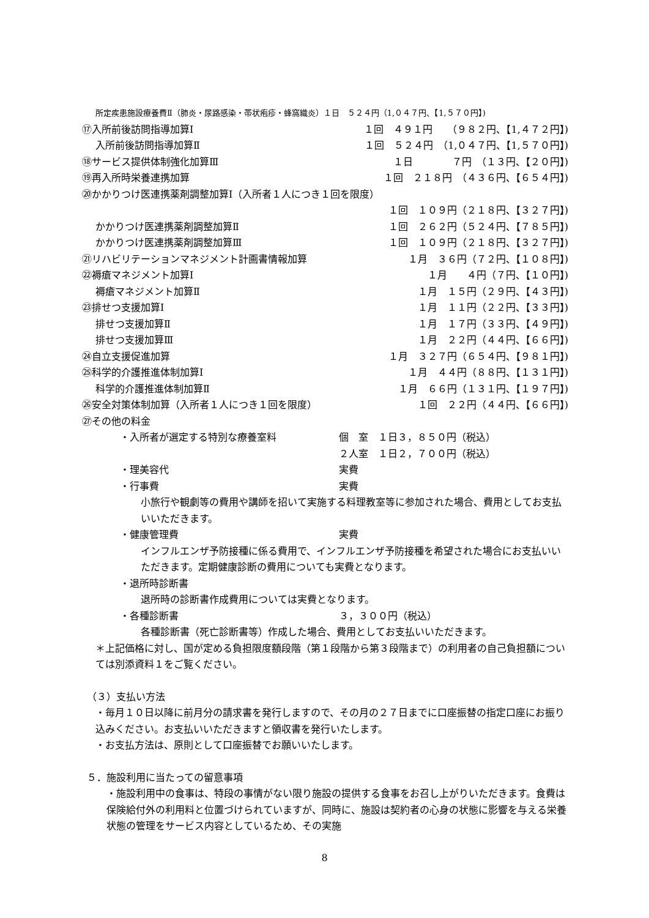所定疾患施設療養費Ⅱ（肺炎・尿路感染・帯状疱疹・蜂窩織炎）１日　５２４円（1,０４７円、【1,５７０円】)
⑰入所前後訪問指導加算Ⅰ １回　４９１円　　（９８２円、【1,４７２円】)
入所前後訪問指導加算Ⅱ １回　５２４円　（1,０４７円、【1,５７０円】)
⑱サービス提供体制強化加算Ⅲ １日　　　　７円　（１３円、【２０円】)
⑲再入所時栄養連携加算 １回　２１８円　（４３６円、【６５４円】)
⑳かかりつけ医連携薬剤調整加算Ⅰ（入所者１人につき１回を限度）
１回　１０９円（２１８円、【３２７円】)
かかりつけ医連携薬剤調整加算Ⅱ １回　２６２円（５２４円、【７８５円】)
かかりつけ医連携薬剤調整加算Ⅲ １回　１０９円（２１８円、【３２７円】)
㉑リハビリテーションマネジメント計画書情報加算 １月　３６円（７２円、【１０８円】)
㉒褥瘡マネジメント加算Ⅰ １月　　４円（７円、【１０円】)
褥瘡マネジメント加算Ⅱ １月　１５円（２９円、【４３円】)
㉓排せつ支援加算Ⅰ １月　１１円（２２円、【３３円】)
排せつ支援加算Ⅱ １月　１７円（３３円、【４９円】)
排せつ支援加算Ⅲ １月　２２円（４４円、【６６円】)
㉔自立支援促進加算 １月　３２７円（６５４円、【９８１円】)
㉕科学的介護推進体制加算Ⅰ １月　４４円（８８円、【１３１円】)
科学的介護推進体制加算Ⅱ １月　６６円（１３１円、【１９７円】)
㉖安全対策体制加算（入所者１人につき１回を限度） １回　２２円（４４円、【６６円】)
㉗その他の料金
・入所者が選定する特別な療養室料 個　室　１日３，８５０円（税込）
２人室　１日２，７００円（税込）
・理美容代 実費
・行事費 実費
小旅行や観劇等の費用や講師を招いて実施する料理教室等に参加された場合、費用としてお支払いいただきます。
・健康管理費 実費
インフルエンザ予防接種に係る費用で、インフルエンザ予防接種を希望された場合にお支払いいただきます。定期健康診断の費用についても実費となります。
・退所時診断書
退所時の診断書作成費用については実費となります。
・各種診断書 ３，３００円（税込）
各種診断書（死亡診断書等）作成した場合、費用としてお支払いいただきます。
＊上記価格に対し、国が定める負担限度額段階（第１段階から第３段階まで）の利用者の自己負担額については別添資料１をご覧ください。
（３）支払い方法
・毎月１０日以降に前月分の請求書を発行しますので、その月の２７日までに口座振替の指定口座にお振り込みください。お支払いいただきますと領収書を発行いたします。
・お支払方法は、原則として口座振替でお願いいたします。
５．施設利用に当たっての留意事項
・施設利用中の食事は、特段の事情がない限り施設の提供する食事をお召し上がりいただきます。食費は保険給付外の利用料と位置づけられていますが、同時に、施設は契約者の心身の状態に影響を与える栄養状態の管理をサービス内容としているため、その実施
8